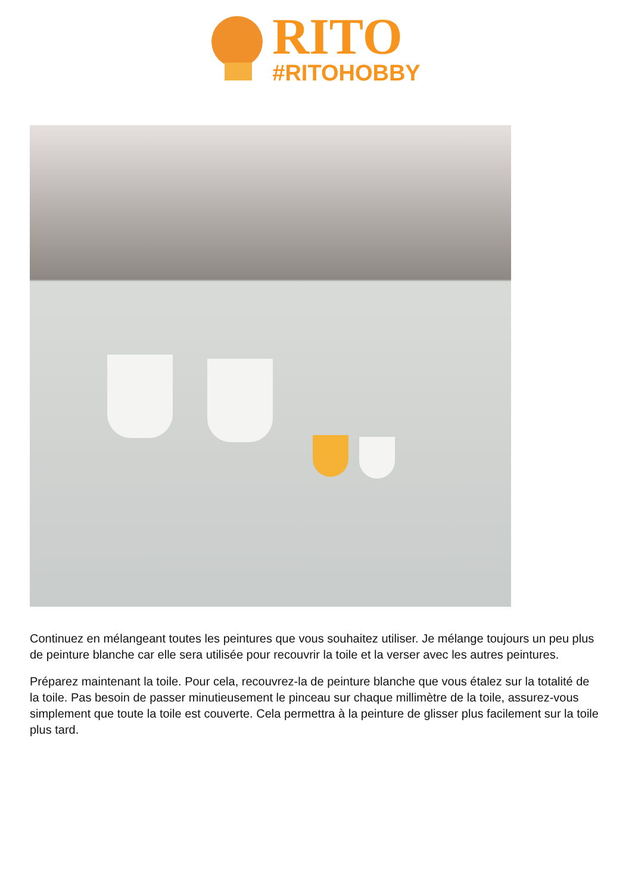RITO
#RITOHOBBY
Continuez en mélangeant toutes les peintures que vous souhaitez utiliser. Je mélange toujours un peu plus de peinture blanche car elle sera utilisée pour recouvrir la toile et la verser avec les autres peintures.
Préparez maintenant la toile. Pour cela, recouvrez-la de peinture blanche que vous étalez sur la totalité de la toile. Pas besoin de passer minutieusement le pinceau sur chaque millimètre de la toile, assurez-vous simplement que toute la toile est couverte. Cela permettra à la peinture de glisser plus facilement sur la toile plus tard.